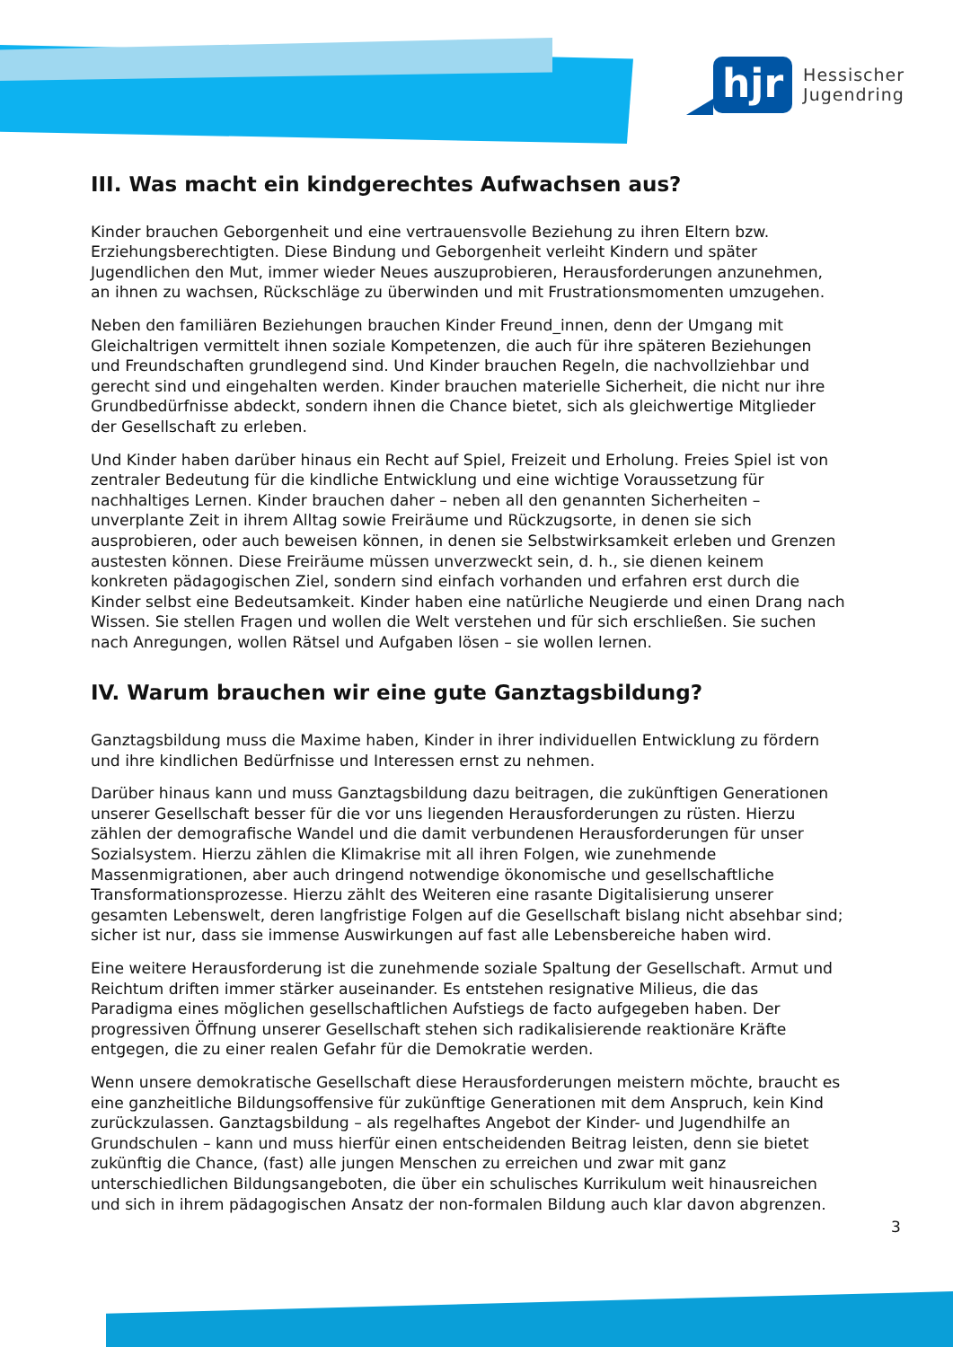hjr
Hessischer
Jugendring
III. Was macht ein kindgerechtes Aufwachsen aus?
Kinder brauchen Geborgenheit und eine vertrauensvolle Beziehung zu ihren Eltern bzw. Erziehungsberechtigten. Diese Bindung und Geborgenheit verleiht Kindern und später Jugendlichen den Mut, immer wieder Neues auszuprobieren, Herausforderungen anzunehmen, an ihnen zu wachsen, Rückschläge zu überwinden und mit Frustrationsmomenten umzugehen.
Neben den familiären Beziehungen brauchen Kinder Freund_innen, denn der Umgang mit Gleichaltrigen vermittelt ihnen soziale Kompetenzen, die auch für ihre späteren Beziehungen und Freundschaften grundlegend sind. Und Kinder brauchen Regeln, die nachvollziehbar und gerecht sind und eingehalten werden. Kinder brauchen materielle Sicherheit, die nicht nur ihre Grundbedürfnisse abdeckt, sondern ihnen die Chance bietet, sich als gleichwertige Mitglieder der Gesellschaft zu erleben.
Und Kinder haben darüber hinaus ein Recht auf Spiel, Freizeit und Erholung. Freies Spiel ist von zentraler Bedeutung für die kindliche Entwicklung und eine wichtige Voraussetzung für nachhaltiges Lernen. Kinder brauchen daher – neben all den genannten Sicherheiten – unverplante Zeit in ihrem Alltag sowie Freiräume und Rückzugsorte, in denen sie sich ausprobieren, oder auch beweisen können, in denen sie Selbstwirksamkeit erleben und Grenzen austesten können. Diese Freiräume müssen unverzweckt sein, d. h., sie dienen keinem konkreten pädagogischen Ziel, sondern sind einfach vorhanden und erfahren erst durch die Kinder selbst eine Bedeutsamkeit. Kinder haben eine natürliche Neugierde und einen Drang nach Wissen. Sie stellen Fragen und wollen die Welt verstehen und für sich erschließen. Sie suchen nach Anregungen, wollen Rätsel und Aufgaben lösen – sie wollen lernen.
IV. Warum brauchen wir eine gute Ganztagsbildung?
Ganztagsbildung muss die Maxime haben, Kinder in ihrer individuellen Entwicklung zu fördern und ihre kindlichen Bedürfnisse und Interessen ernst zu nehmen.
Darüber hinaus kann und muss Ganztagsbildung dazu beitragen, die zukünftigen Generationen unserer Gesellschaft besser für die vor uns liegenden Herausforderungen zu rüsten. Hierzu zählen der demografische Wandel und die damit verbundenen Herausforderungen für unser Sozialsystem. Hierzu zählen die Klimakrise mit all ihren Folgen, wie zunehmende Massenmigrationen, aber auch dringend notwendige ökonomische und gesellschaftliche Transformationsprozesse. Hierzu zählt des Weiteren eine rasante Digitalisierung unserer gesamten Lebenswelt, deren langfristige Folgen auf die Gesellschaft bislang nicht absehbar sind; sicher ist nur, dass sie immense Auswirkungen auf fast alle Lebensbereiche haben wird.
Eine weitere Herausforderung ist die zunehmende soziale Spaltung der Gesellschaft. Armut und Reichtum driften immer stärker auseinander. Es entstehen resignative Milieus, die das Paradigma eines möglichen gesellschaftlichen Aufstiegs de facto aufgegeben haben. Der progressiven Öffnung unserer Gesellschaft stehen sich radikalisierende reaktionäre Kräfte entgegen, die zu einer realen Gefahr für die Demokratie werden.
Wenn unsere demokratische Gesellschaft diese Herausforderungen meistern möchte, braucht es eine ganzheitliche Bildungsoffensive für zukünftige Generationen mit dem Anspruch, kein Kind zurückzulassen. Ganztagsbildung – als regelhaftes Angebot der Kinder- und Jugendhilfe an Grundschulen – kann und muss hierfür einen entscheidenden Beitrag leisten, denn sie bietet zukünftig die Chance, (fast) alle jungen Menschen zu erreichen und zwar mit ganz unterschiedlichen Bildungsangeboten, die über ein schulisches Kurrikulum weit hinausreichen und sich in ihrem pädagogischen Ansatz der non-formalen Bildung auch klar davon abgrenzen.
3